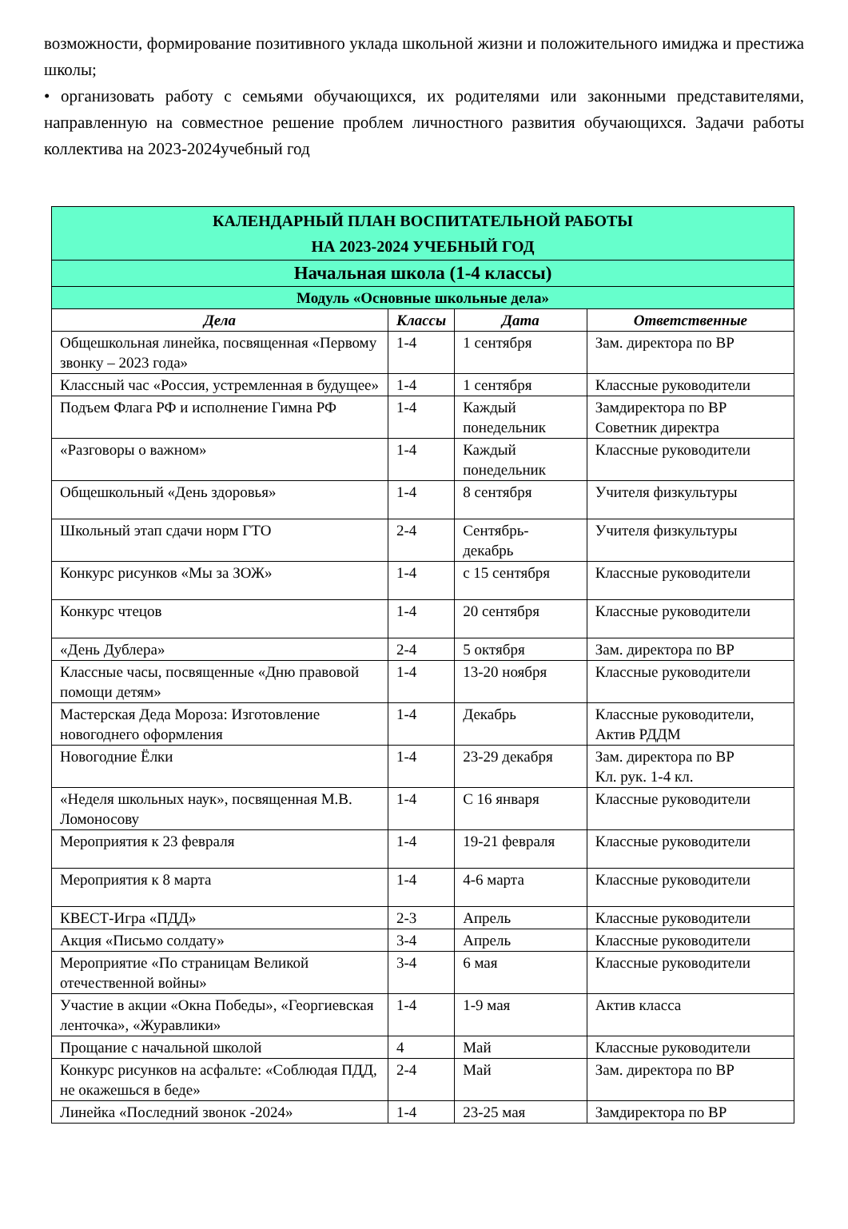возможности, формирование позитивного уклада школьной жизни и положительного имиджа и престижа школы;
• организовать работу с семьями обучающихся, их родителями или законными представителями, направленную на совместное решение проблем личностного развития обучающихся. Задачи работы коллектива на 2023-2024учебный год
| КАЛЕНДАРНЫЙ ПЛАН ВОСПИТАТЕЛЬНОЙ РАБОТЫ НА 2023-2024 УЧЕБНЫЙ ГОД | | | |
| Начальная школа (1-4 классы) | | | |
| Модуль «Основные школьные дела» | | | |
| Дела | Классы | Дата | Ответственные |
| Общешкольная линейка, посвященная «Первому звонку – 2023 года» | 1-4 | 1 сентября | Зам. директора по ВР |
| Классный час «Россия, устремленная в будущее» | 1-4 | 1 сентября | Классные руководители |
| Подъем Флага РФ и исполнение Гимна РФ | 1-4 | Каждый понедельник | Замдиректора по ВР Советник директра |
| «Разговоры о важном» | 1-4 | Каждый понедельник | Классные руководители |
| Общешкольный «День здоровья» | 1-4 | 8 сентября | Учителя физкультуры |
| Школьный этап сдачи норм ГТО | 2-4 | Сентябрь-декабрь | Учителя физкультуры |
| Конкурс рисунков «Мы за ЗОЖ» | 1-4 | с 15 сентября | Классные руководители |
| Конкурс чтецов | 1-4 | 20 сентября | Классные руководители |
| «День Дублера» | 2-4 | 5 октября | Зам. директора по ВР |
| Классные часы, посвященные «Дню правовой помощи детям» | 1-4 | 13-20 ноября | Классные руководители |
| Мастерская Деда Мороза: Изготовление новогоднего оформления | 1-4 | Декабрь | Классные руководители, Актив РДДМ |
| Новогодние Ёлки | 1-4 | 23-29 декабря | Зам. директора по ВР Кл. рук. 1-4 кл. |
| «Неделя школьных наук», посвященная М.В. Ломоносову | 1-4 | С 16 января | Классные руководители |
| Мероприятия к 23 февраля | 1-4 | 19-21 февраля | Классные руководители |
| Мероприятия к 8 марта | 1-4 | 4-6 марта | Классные руководители |
| КВЕСТ-Игра «ПДД» | 2-3 | Апрель | Классные руководители |
| Акция «Письмо солдату» | 3-4 | Апрель | Классные руководители |
| Мероприятие «По страницам Великой отечественной войны» | 3-4 | 6 мая | Классные руководители |
| Участие в акции «Окна Победы», «Георгиевская ленточка», «Журавлики» | 1-4 | 1-9 мая | Актив класса |
| Прощание с начальной школой | 4 | Май | Классные руководители |
| Конкурс рисунков на асфальте: «Соблюдая ПДД, не окажешься в беде» | 2-4 | Май | Зам. директора по ВР |
| Линейка «Последний звонок -2024» | 1-4 | 23-25 мая | Замдиректора по ВР |